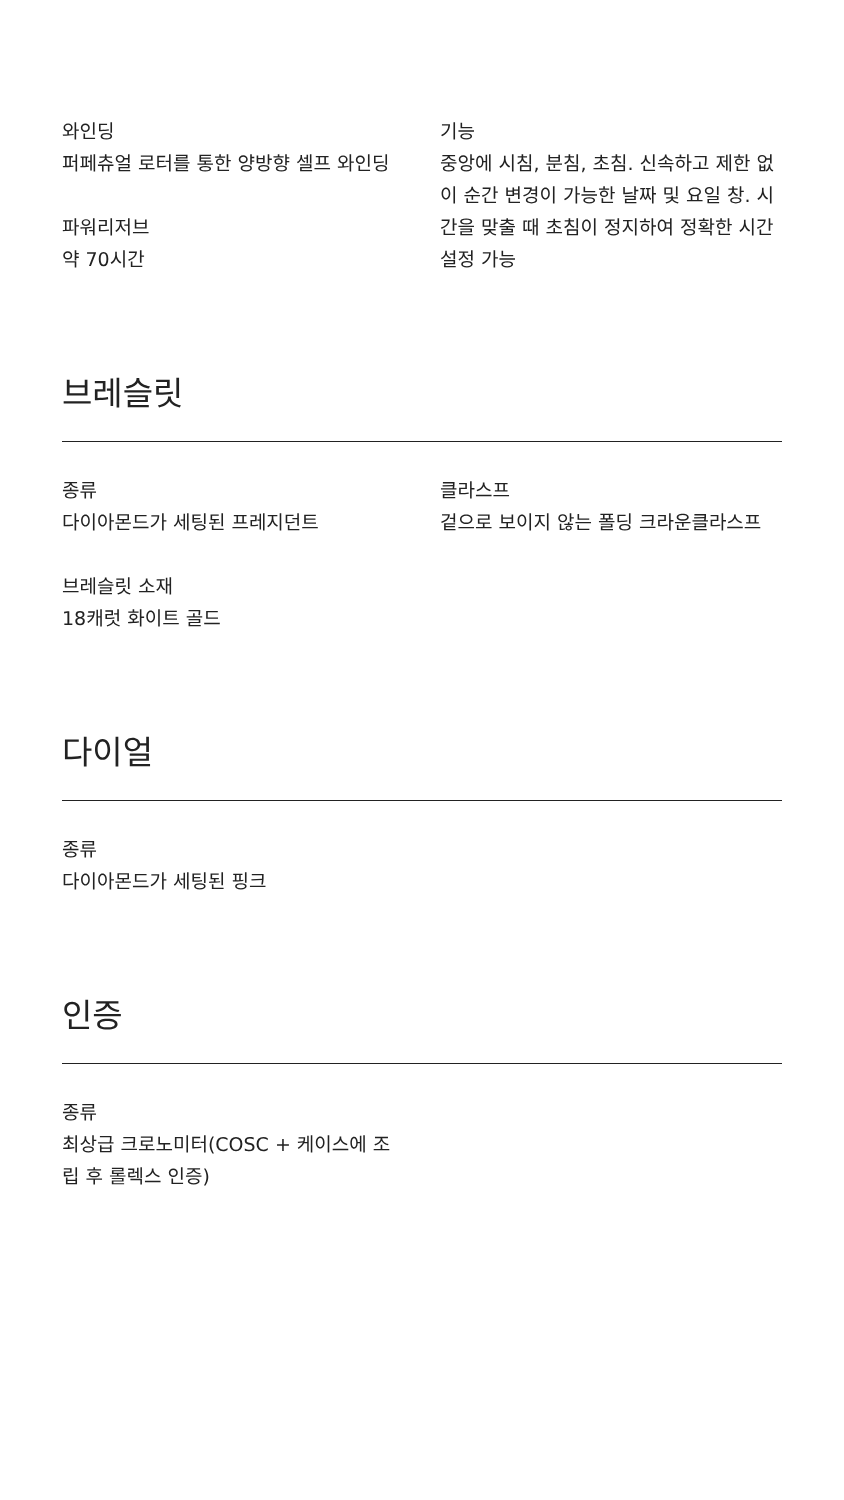와인딩
퍼페츄얼 로터를 통한 양방향 셀프 와인딩
파워리저브
약 70시간
기능
중앙에 시침, 분침, 초침. 신속하고 제한 없이 순간 변경이 가능한 날짜 및 요일 창. 시간을 맞출 때 초침이 정지하여 정확한 시간 설정 가능
브레슬릿
종류
다이아몬드가 세팅된 프레지던트
브레슬릿 소재
18캐럿 화이트 골드
클라스프
겉으로 보이지 않는 폴딩 크라운클라스프
다이얼
종류
다이아몬드가 세팅된 핑크
인증
종류
최상급 크로노미터(COSC + 케이스에 조립 후 롤렉스 인증)